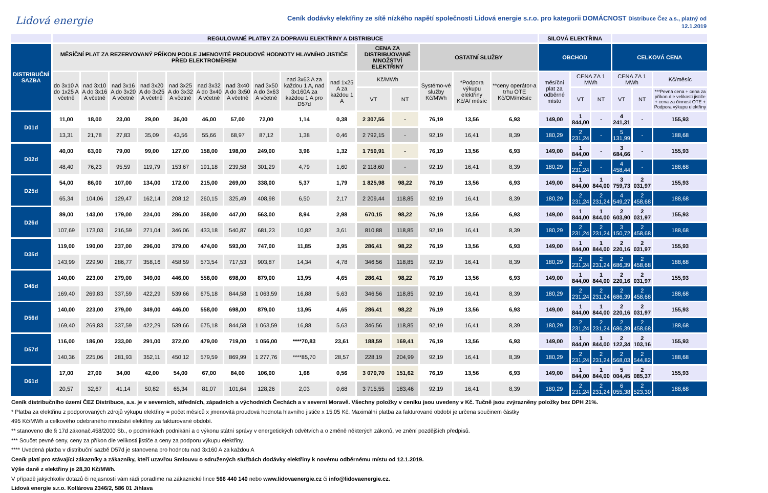Lidová energie
Ceník dodávky elektřiny ze sítě nízkého napětí společnosti Lidová energie s.r.o. pro kategorii DOMÁCNOST Distribuce Čez a.s., platný od 12.1.2019
| | REGULOVANÉ PLATBY ZA DOPRAVU ELEKTŘINY A DISTRIBUCE | | | | | | | | | | | | | | | SILOVÁ ELEKTŘINA | | | | | |
| --- | --- | --- | --- | --- | --- | --- | --- | --- | --- | --- | --- | --- | --- | --- | --- | --- | --- | --- | --- | --- | --- |
| DISTRIBUČNÍ SAZBA | MĚSÍČNÍ PLAT ZA REZERVOVANÝ PŘÍKON PODLE JMENOVITÉ PROUDOVÉ HODNOTY HLAVNÍHO JISTIČE PŘED ELEKTROMĚREM | | | | | | | | | | CENA ZA DISTRIBUOVANÉ MNOŽSTVÍ ELEKTŘINY | | OSTATNÍ SLUŽBY | | | OBCHOD | | | CELKOVÁ CENA | | |
| | do 3x10 A do 1x25 A včetně | nad 3x10 A do 3x16 A včetně | nad 3x16 A do 3x20 A včetně | nad 3x20 A do 3x25 A včetně | nad 3x25 A do 3x32 A včetně | nad 3x32 A do 3x40 A včetně | nad 3x40 A do 3x50 A včetně | nad 3x50 A do 3x63 A včetně | nad 3x63 A za každou 1 A, nad 3x160A za každou 1 A pro D57d | nad 1x25 A za každou 1 A | Kč/MWh | | Systémo-vé služby Kč/MWh | *Podpora výkupu elektřiny Kč/A/ měsíc | **ceny operátor-a trhu OTE Kč/OM/měsíc | měsíční plat za odběrné místo | CENA ZA 1 MWh | | CENA ZA 1 MWh | | Kč/měsíc |
| | | | | | | | | | | | VT | NT | | | | | VT | NT | VT | NT | ***Pevná cena + cena za příkon dle velikosti jističe + cena za činnost OTE + Podpora výkupu elektřiny |
| D01d | 11,00 | 18,00 | 23,00 | 29,00 | 36,00 | 46,00 | 57,00 | 72,00 | 1,14 | 0,38 | 2 307,56 | - | 76,19 | 13,56 | 6,93 | 149,00 | 1 844,00 | - | 4 241,31 | - | 155,93 |
| | 13,31 | 21,78 | 27,83 | 35,09 | 43,56 | 55,66 | 68,97 | 87,12 | 1,38 | 0,46 | 2 792,15 | - | 92,19 | 16,41 | 8,39 | 180,29 | 2 231,24 | - | 5 131,99 | - | 188,68 |
| D02d | 40,00 | 63,00 | 79,00 | 99,00 | 127,00 | 158,00 | 198,00 | 249,00 | 3,96 | 1,32 | 1 750,91 | - | 76,19 | 13,56 | 6,93 | 149,00 | 1 844,00 | - | 3 684,66 | - | 155,93 |
| | 48,40 | 76,23 | 95,59 | 119,79 | 153,67 | 191,18 | 239,58 | 301,29 | 4,79 | 1,60 | 2 118,60 | - | 92,19 | 16,41 | 8,39 | 180,29 | 2 231,24 | - | 4 458,44 | - | 188,68 |
| D25d | 54,00 | 86,00 | 107,00 | 134,00 | 172,00 | 215,00 | 269,00 | 338,00 | 5,37 | 1,79 | 1 825,98 | 98,22 | 76,19 | 13,56 | 6,93 | 149,00 | 1 844,00 | 1 844,00 | 3 759,73 | 2 031,97 | 155,93 |
| | 65,34 | 104,06 | 129,47 | 162,14 | 208,12 | 260,15 | 325,49 | 408,98 | 6,50 | 2,17 | 2 209,44 | 118,85 | 92,19 | 16,41 | 8,39 | 180,29 | 2 231,24 | 2 231,24 | 4 549,27 | 2 458,68 | 188,68 |
| D26d | 89,00 | 143,00 | 179,00 | 224,00 | 286,00 | 358,00 | 447,00 | 563,00 | 8,94 | 2,98 | 670,15 | 98,22 | 76,19 | 13,56 | 6,93 | 149,00 | 1 844,00 | 1 844,00 | 2 603,90 | 2 031,97 | 155,93 |
| | 107,69 | 173,03 | 216,59 | 271,04 | 346,06 | 433,18 | 540,87 | 681,23 | 10,82 | 3,61 | 810,88 | 118,85 | 92,19 | 16,41 | 8,39 | 180,29 | 2 231,24 | 2 231,24 | 3 150,72 | 2 458,68 | 188,68 |
| D35d | 119,00 | 190,00 | 237,00 | 296,00 | 379,00 | 474,00 | 593,00 | 747,00 | 11,85 | 3,95 | 286,41 | 98,22 | 76,19 | 13,56 | 6,93 | 149,00 | 1 844,00 | 1 844,00 | 2 220,16 | 2 031,97 | 155,93 |
| | 143,99 | 229,90 | 286,77 | 358,16 | 458,59 | 573,54 | 717,53 | 903,87 | 14,34 | 4,78 | 346,56 | 118,85 | 92,19 | 16,41 | 8,39 | 180,29 | 2 231,24 | 2 231,24 | 2 686,39 | 2 458,68 | 188,68 |
| D45d | 140,00 | 223,00 | 279,00 | 349,00 | 446,00 | 558,00 | 698,00 | 879,00 | 13,95 | 4,65 | 286,41 | 98,22 | 76,19 | 13,56 | 6,93 | 149,00 | 1 844,00 | 1 844,00 | 2 220,16 | 2 031,97 | 155,93 |
| | 169,40 | 269,83 | 337,59 | 422,29 | 539,66 | 675,18 | 844,58 | 1 063,59 | 16,88 | 5,63 | 346,56 | 118,85 | 92,19 | 16,41 | 8,39 | 180,29 | 2 231,24 | 2 231,24 | 2 686,39 | 2 458,68 | 188,68 |
| D56d | 140,00 | 223,00 | 279,00 | 349,00 | 446,00 | 558,00 | 698,00 | 879,00 | 13,95 | 4,65 | 286,41 | 98,22 | 76,19 | 13,56 | 6,93 | 149,00 | 1 844,00 | 1 844,00 | 2 220,16 | 2 031,97 | 155,93 |
| | 169,40 | 269,83 | 337,59 | 422,29 | 539,66 | 675,18 | 844,58 | 1 063,59 | 16,88 | 5,63 | 346,56 | 118,85 | 92,19 | 16,41 | 8,39 | 180,29 | 2 231,24 | 2 231,24 | 2 686,39 | 2 458,68 | 188,68 |
| D57d | 116,00 | 186,00 | 233,00 | 291,00 | 372,00 | 479,00 | 719,00 | 1 056,00 | ****70,83 | 23,61 | 188,59 | 169,41 | 76,19 | 13,56 | 6,93 | 149,00 | 1 844,00 | 1 844,00 | 2 122,34 | 2 103,16 | 155,93 |
| | 140,36 | 225,06 | 281,93 | 352,11 | 450,12 | 579,59 | 869,99 | 1 277,76 | ****85,70 | 28,57 | 228,19 | 204,99 | 92,19 | 16,41 | 8,39 | 180,29 | 2 231,24 | 2 231,24 | 2 568,03 | 2 544,82 | 188,68 |
| D61d | 17,00 | 27,00 | 34,00 | 42,00 | 54,00 | 67,00 | 84,00 | 106,00 | 1,68 | 0,56 | 3 070,70 | 151,62 | 76,19 | 13,56 | 6,93 | 149,00 | 1 844,00 | 1 844,00 | 5 004,45 | 2 085,37 | 155,93 |
| | 20,57 | 32,67 | 41,14 | 50,82 | 65,34 | 81,07 | 101,64 | 128,26 | 2,03 | 0,68 | 3 715,55 | 183,46 | 92,19 | 16,41 | 8,39 | 180,29 | 2 231,24 | 2 231,24 | 6 055,38 | 2 523,30 | 188,68 |
Ceník distribučního území ČEZ Distribuce, a.s. je v severních, středních, západních a východních Čechách a v severní Moravě. Všechny položky v ceníku jsou uvedeny v Kč. Tučně jsou zvýrazněny položky bez DPH 21%.
* Platba za elektřinu z podporovaných zdrojů výkupu elektřiny = počet měsíců x jmenovitá proudová hodnota hlavního jističe x 15,05 Kč. Maximální platba za fakturované období je určena součinem částky
495 Kč/MWh a celkového odebraného množství elektřiny za fakturované období.
** stanoveno dle § 17d zákonač.458/2000 Sb., o podmínkách podnikání a o výkonu státní správy v energetických odvětvích a o změně některých zákonů, ve znění pozdějších předpisů.
*** Součet pevné ceny, ceny za příkon dle velikosti jističe a ceny za podporu výkupu elektřiny.
**** Uvedená platba v distribuční sazbě D57d je stanovena pro hodnotu nad 3x160 A za každou A
Ceník platí pro stávající zákazníky a zákazníky, kteří uzavřou Smlouvu o sdružených službách dodávky elektřiny k novému odběrnému místu od 12.1.2019.
Výše daně z elektřiny je 28,30 Kč/MWh.
V případě jakýchkoliv dotazů či nejasností vám rádi poradíme na zákaznické lince 566 440 140 nebo www.lidovaenergie.cz či info@lidovaenergie.cz.
Lidová energie s.r.o. Kollárova 2346/2, 586 01 Jihlava